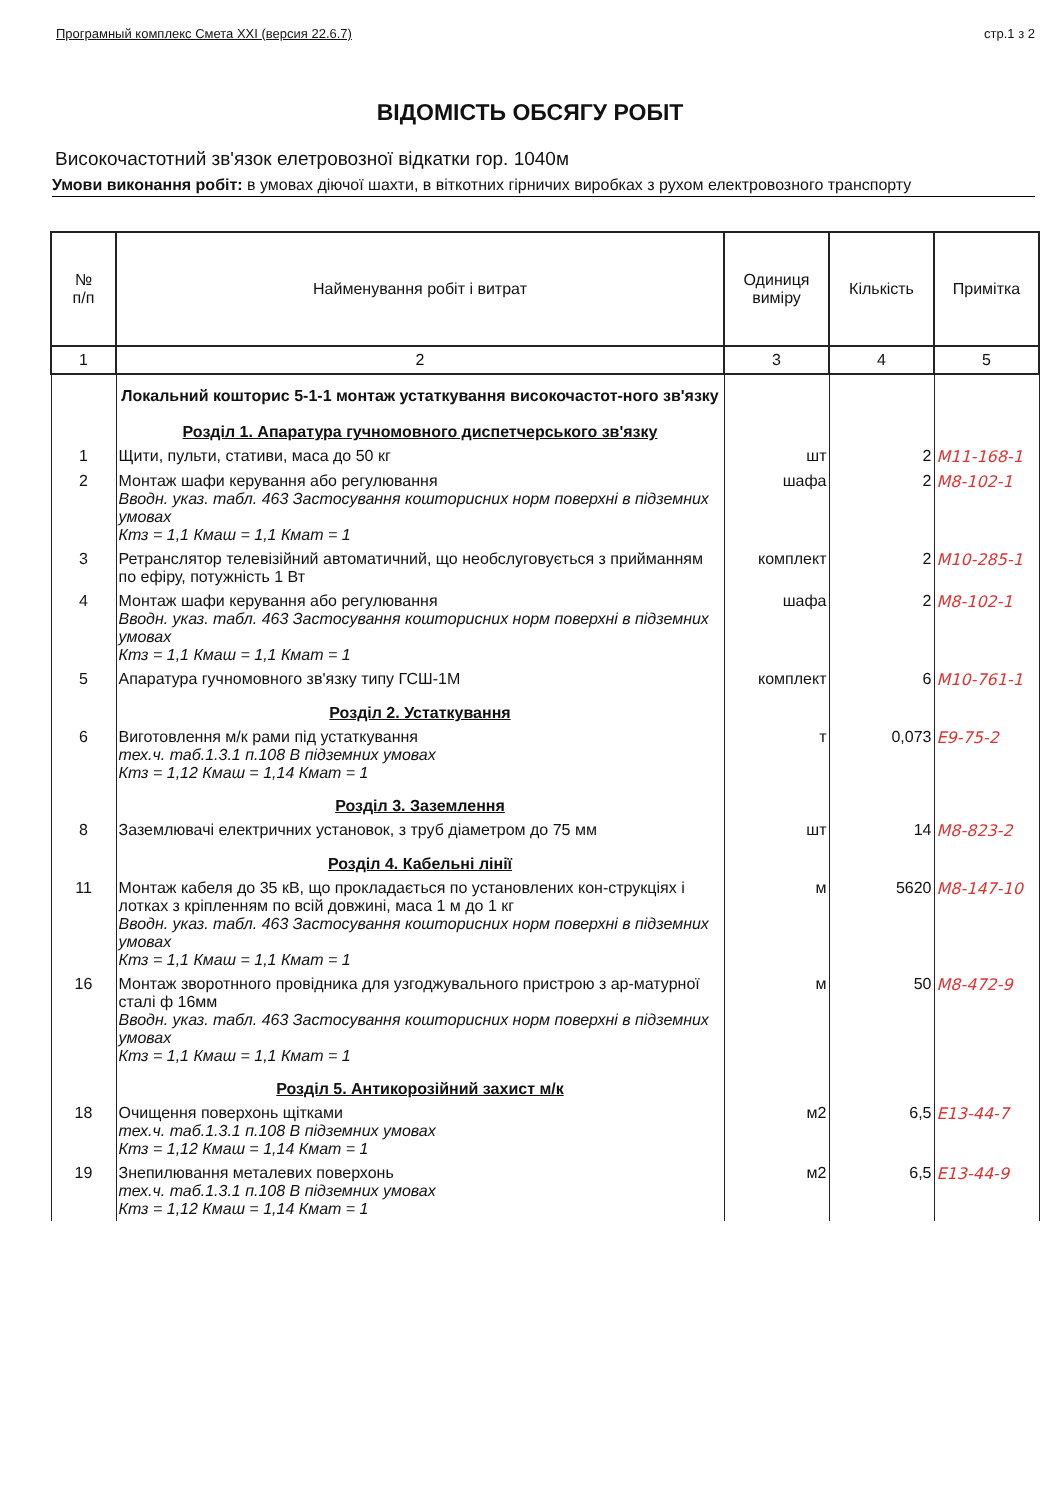Програмный комплекс Смета XXI (версия 22.6.7) стр.1 з 2
ВІДОМІСТЬ ОБСЯГУ РОБІТ
Високочастотний зв'язок елетровозної відкатки гор. 1040м
Умови виконання робіт: в умовах діючої шахти, в віткотних гірничих виробках з рухом електровозного транспорту
| № п/п | Найменування робіт і витрат | Одиниця виміру | Кількість | Примітка |
| --- | --- | --- | --- | --- |
| 1 | 2 | 3 | 4 | 5 |
| | Локальний кошторис 5-1-1 монтаж устаткування високочастот-ного зв'язку Розділ 1. Апаратура гучномовного диспетчерського зв'язку | | | |
| 1 | Щити, пульти, стативи, маса до 50 кг | шт | 2 | М11-168-1 |
| 2 | Монтаж шафи керування або регулювання Вводн. указ. табл. 463 Застосування кошторисних норм поверхні в підземних умовах Ктз = 1,1 Кмаш = 1,1 Кмат = 1 | шафа | 2 | М8-102-1 |
| 3 | Ретранслятор телевізійний автоматичний, що необслуговується з прийманням по ефіру, потужність 1 Вт | комплект | 2 | М10-285-1 |
| 4 | Монтаж шафи керування або регулювання Вводн. указ. табл. 463 Застосування кошторисних норм поверхні в підземних умовах Ктз = 1,1 Кмаш = 1,1 Кмат = 1 | шафа | 2 | М8-102-1 |
| 5 | Апаратура гучномовного зв'язку типу ГСШ-1М | комплект | 6 | М10-761-1 |
| | Розділ 2. Устаткування | | | |
| 6 | Виготовлення м/к рами під устаткування тех.ч. таб.1.3.1 п.108 В підземних умовах Ктз = 1,12 Кмаш = 1,14 Кмат = 1 | т | 0,073 | Е9-75-2 |
| | Розділ 3. Заземлення | | | |
| 8 | Заземлювачі електричних установок, з труб діаметром до 75 мм | шт | 14 | М8-823-2 |
| | Розділ 4. Кабельні лінії | | | |
| 11 | Монтаж кабеля до 35 кВ, що прокладається по установлених кон-струкціях і лотках з кріпленням по всій довжині, маса 1 м до 1 кг Вводн. указ. табл. 463 Застосування кошторисних норм поверхні в підземних умовах Ктз = 1,1 Кмаш = 1,1 Кмат = 1 | м | 5620 | М8-147-10 |
| 16 | Монтаж зворотнного провідника для узгоджувального пристрою з ар-матурної сталі ф 16мм Вводн. указ. табл. 463 Застосування кошторисних норм поверхні в підземних умовах Ктз = 1,1 Кмаш = 1,1 Кмат = 1 | м | 50 | М8-472-9 |
| | Розділ 5. Антикорозійний захист м/к | | | |
| 18 | Очищення поверхонь щітками тех.ч. таб.1.3.1 п.108 В підземних умовах Ктз = 1,12 Кмаш = 1,14 Кмат = 1 | м2 | 6,5 | Е13-44-7 |
| 19 | Знепилювання металевих поверхонь тех.ч. таб.1.3.1 п.108 В підземних умовах Ктз = 1,12 Кмаш = 1,14 Кмат = 1 | м2 | 6,5 | Е13-44-9 |